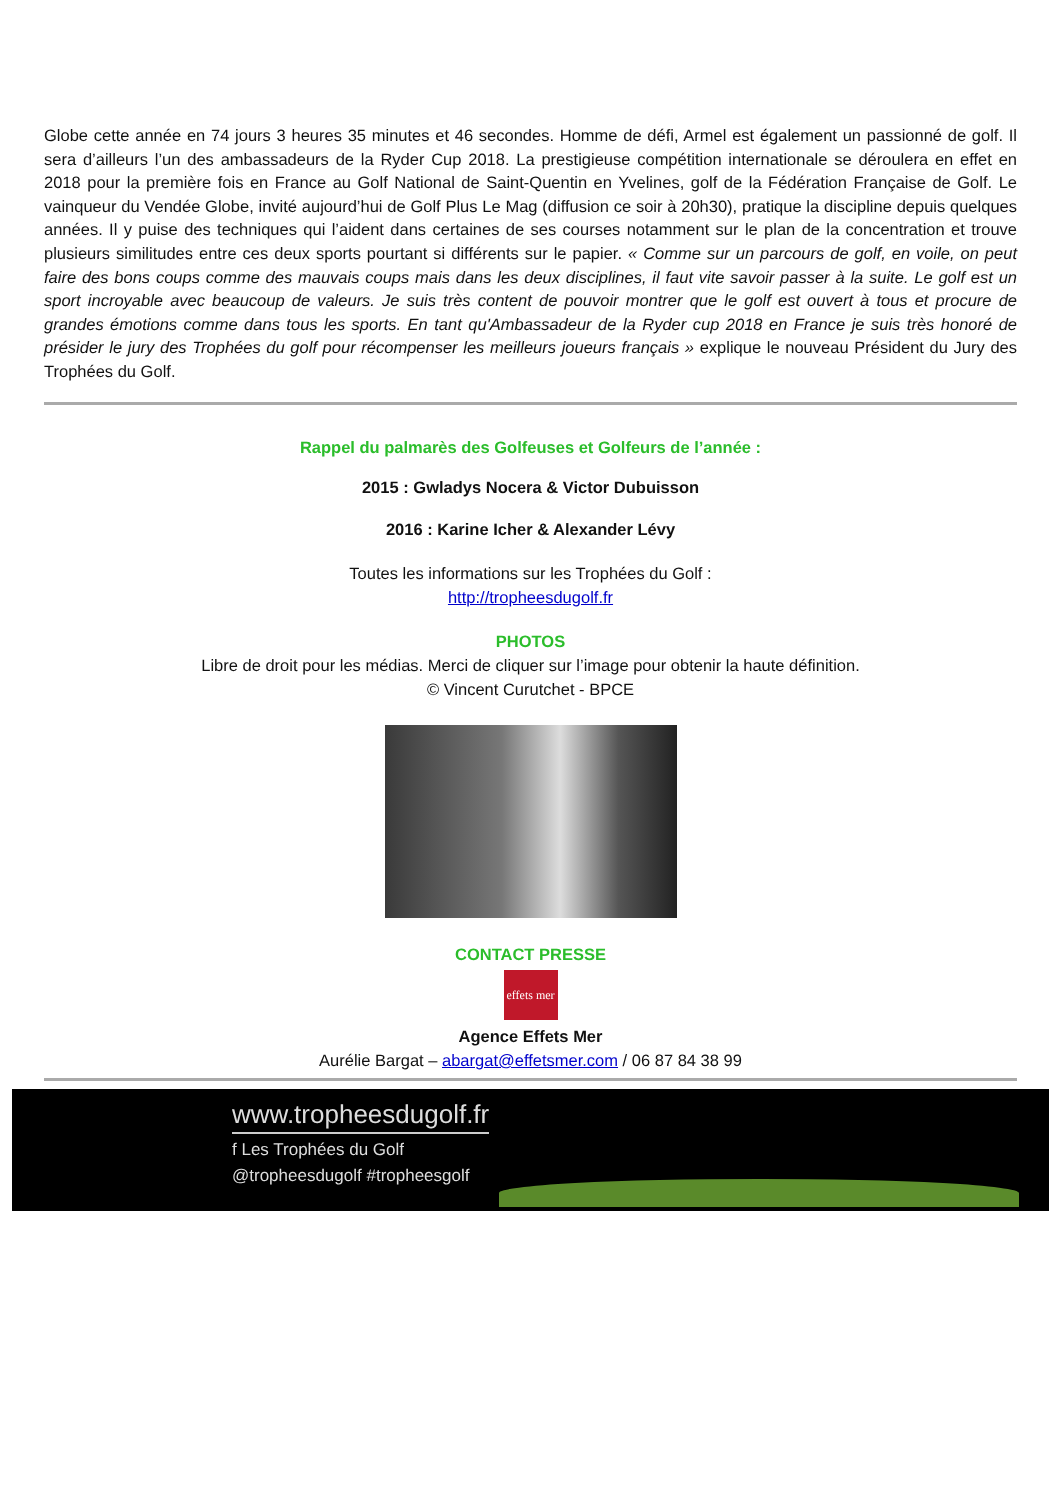Globe cette année en 74 jours 3 heures 35 minutes et 46 secondes. Homme de défi, Armel est également un passionné de golf. Il sera d’ailleurs l’un des ambassadeurs de la Ryder Cup 2018. La prestigieuse compétition internationale se déroulera en effet en 2018 pour la première fois en France au Golf National de Saint-Quentin en Yvelines, golf de la Fédération Française de Golf. Le vainqueur du Vendée Globe, invité aujourd’hui de Golf Plus Le Mag (diffusion ce soir à 20h30), pratique la discipline depuis quelques années. Il y puise des techniques qui l’aident dans certaines de ses courses notamment sur le plan de la concentration et trouve plusieurs similitudes entre ces deux sports pourtant si différents sur le papier. « Comme sur un parcours de golf, en voile, on peut faire des bons coups comme des mauvais coups mais dans les deux disciplines, il faut vite savoir passer à la suite. Le golf est un sport incroyable avec beaucoup de valeurs. Je suis très content de pouvoir montrer que le golf est ouvert à tous et procure de grandes émotions comme dans tous les sports. En tant qu'Ambassadeur de la Ryder cup 2018 en France je suis très honoré de présider le jury des Trophées du golf pour récompenser les meilleurs joueurs français » explique le nouveau Président du Jury des Trophées du Golf.
Rappel du palmarès des Golfeuses et Golfeurs de l’année :
2015 : Gwladys Nocera & Victor Dubuisson
2016 : Karine Icher & Alexander Lévy
Toutes les informations sur les Trophées du Golf :
http://tropheesdugolf.fr
PHOTOS
Libre de droit pour les médias. Merci de cliquer sur l’image pour obtenir la haute définition.
© Vincent Curutchet - BPCE
CONTACT PRESSE
effets mer
Agence Effets Mer
Aurélie Bargat – abargat@effetsmer.com / 06 87 84 38 99
www.tropheesdugolf.fr
f Les Trophées du Golf
@tropheesdugolf #tropheesgolf